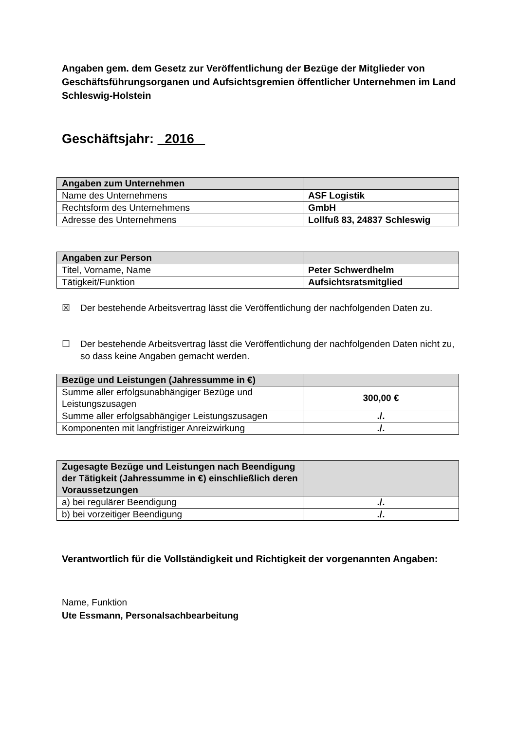Angaben gem. dem Gesetz zur Veröffentlichung der Bezüge der Mitglieder von Geschäftsführungsorganen und Aufsichtsgremien öffentlicher Unternehmen im Land Schleswig-Holstein
Geschäftsjahr: 2016
| Angaben zum Unternehmen | |
| Name des Unternehmens | ASF Logistik |
| Rechtsform des Unternehmens | GmbH |
| Adresse des Unternehmens | Lollfuß 83, 24837 Schleswig |
| Angaben zur Person | |
| Titel, Vorname, Name | Peter Schwerdhelm |
| Tätigkeit/Funktion | Aufsichtsratsmitglied |
☒ Der bestehende Arbeitsvertrag lässt die Veröffentlichung der nachfolgenden Daten zu.
☐ Der bestehende Arbeitsvertrag lässt die Veröffentlichung der nachfolgenden Daten nicht zu, so dass keine Angaben gemacht werden.
| Bezüge und Leistungen (Jahressumme in €) | |
| Summe aller erfolgsunabhängiger Bezüge und Leistungszusagen | 300,00 € |
| Summe aller erfolgsabhängiger Leistungszusagen | ./. |
| Komponenten mit langfristiger Anreizwirkung | ./. |
| Zugesagte Bezüge und Leistungen nach Beendigung der Tätigkeit (Jahressumme in €) einschließlich deren Voraussetzungen | |
| a) bei regulärer Beendigung | ./. |
| b) bei vorzeitiger Beendigung | ./. |
Verantwortlich für die Vollständigkeit und Richtigkeit der vorgenannten Angaben:
Name, Funktion
Ute Essmann, Personalsachbearbeitung